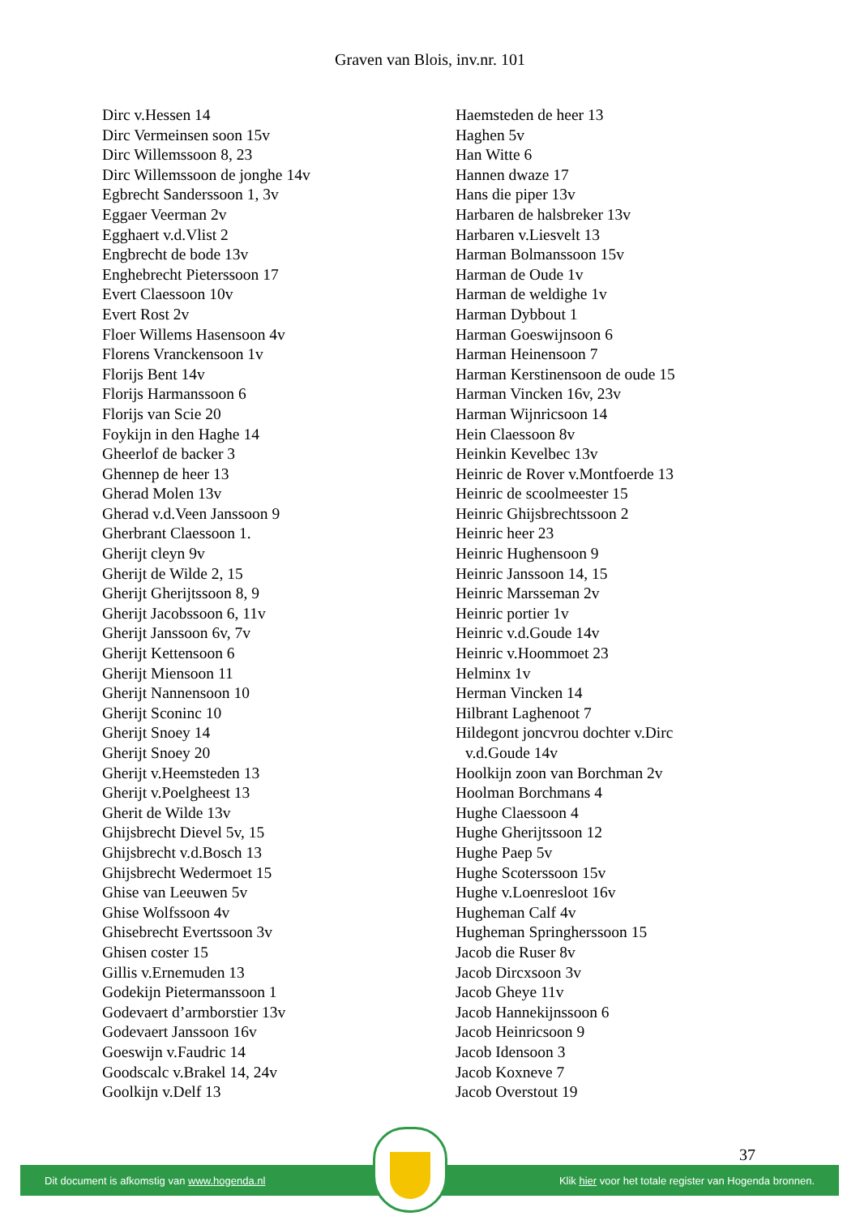Graven van Blois, inv.nr. 101
Dirc v.Hessen 14
Dirc Vermeinsen soon 15v
Dirc Willemssoon 8, 23
Dirc Willemssoon de jonghe 14v
Egbrecht Sanderssoon 1, 3v
Eggaer Veerman 2v
Egghaert v.d.Vlist 2
Engbrecht de bode 13v
Enghebrecht Pieterssoon 17
Evert Claessoon 10v
Evert Rost 2v
Floer Willems Hasensoon 4v
Florens Vranckensoon 1v
Florijs Bent 14v
Florijs Harmanssoon 6
Florijs van Scie 20
Foykijn in den Haghe 14
Gheerlof de backer 3
Ghennep de heer 13
Gherad Molen 13v
Gherad v.d.Veen Janssoon 9
Gherbrant Claessoon 1.
Gherijt cleyn 9v
Gherijt de Wilde 2, 15
Gherijt Gherijtssoon 8, 9
Gherijt Jacobssoon 6, 11v
Gherijt Janssoon 6v, 7v
Gherijt Kettensoon 6
Gherijt Miensoon 11
Gherijt Nannensoon 10
Gherijt Sconinc 10
Gherijt Snoey 14
Gherijt Snoey 20
Gherijt v.Heemsteden 13
Gherijt v.Poelgheest 13
Gherit de Wilde 13v
Ghijsbrecht Dievel 5v, 15
Ghijsbrecht v.d.Bosch 13
Ghijsbrecht Wedermoet 15
Ghise van Leeuwen 5v
Ghise Wolfssoon 4v
Ghisebrecht Evertssoon 3v
Ghisen coster 15
Gillis v.Ernemuden 13
Godekijn Pietermanssoon 1
Godevaert d’armborstier 13v
Godevaert Janssoon 16v
Goeswijn v.Faudric 14
Goodscalc v.Brakel 14, 24v
Goolkijn v.Delf 13
Haemsteden de heer 13
Haghen 5v
Han Witte 6
Hannen dwaze 17
Hans die piper 13v
Harbaren de halsbreker 13v
Harbaren v.Liesvelt 13
Harman Bolmanssoon 15v
Harman de Oude 1v
Harman de weldighe 1v
Harman Dybbout 1
Harman Goeswijnsoon 6
Harman Heinensoon 7
Harman Kerstinensoon de oude 15
Harman Vincken 16v, 23v
Harman Wijnricsoon 14
Hein Claessoon 8v
Heinkin Kevelbec 13v
Heinric de Rover v.Montfoerde 13
Heinric de scoolmeester 15
Heinric Ghijsbrechtssoon 2
Heinric heer 23
Heinric Hughensoon 9
Heinric Janssoon 14, 15
Heinric Marsseman 2v
Heinric portier 1v
Heinric v.d.Goude 14v
Heinric v.Hoommoet 23
Helminx 1v
Herman Vincken 14
Hilbrant Laghenoot 7
Hildegont joncvrou dochter v.Dirc
v.d.Goude 14v
Hoolkijn zoon van Borchman 2v
Hoolman Borchmans 4
Hughe Claessoon 4
Hughe Gherijtssoon 12
Hughe Paep 5v
Hughe Scoterssoon 15v
Hughe v.Loenresloot 16v
Hugheman Calf 4v
Hugheman Springherssoon 15
Jacob die Ruser 8v
Jacob Dircxsoon 3v
Jacob Gheye 11v
Jacob Hannekijnssoon 6
Jacob Heinricsoon 9
Jacob Idensoon 3
Jacob Koxneve 7
Jacob Overstout 19
37
Dit document is afkomstig van www.hogenda.nl Klik hier voor het totale register van Hogenda bronnen.